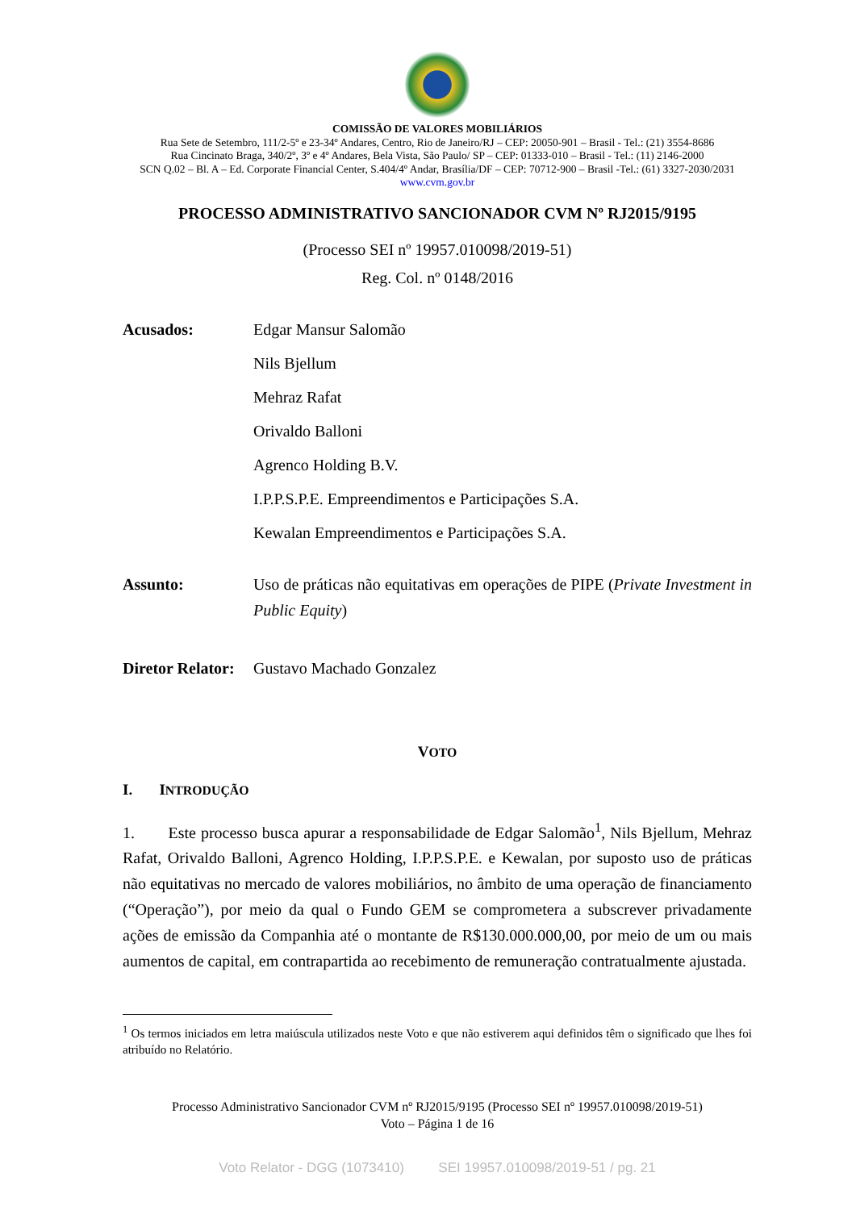COMISSÃO DE VALORES MOBILIÁRIOS
Rua Sete de Setembro, 111/2-5º e 23-34º Andares, Centro, Rio de Janeiro/RJ – CEP: 20050-901 – Brasil - Tel.: (21) 3554-8686
Rua Cincinato Braga, 340/2º, 3º e 4º Andares, Bela Vista, São Paulo/ SP – CEP: 01333-010 – Brasil - Tel.: (11) 2146-2000
SCN Q.02 – Bl. A – Ed. Corporate Financial Center, S.404/4º Andar, Brasília/DF – CEP: 70712-900 – Brasil -Tel.: (61) 3327-2030/2031
www.cvm.gov.br
PROCESSO ADMINISTRATIVO SANCIONADOR CVM Nº RJ2015/9195
(Processo SEI nº 19957.010098/2019-51)
Reg. Col. nº 0148/2016
Acusados: Edgar Mansur Salomão
Nils Bjellum
Mehraz Rafat
Orivaldo Balloni
Agrenco Holding B.V.
I.P.P.S.P.E. Empreendimentos e Participações S.A.
Kewalan Empreendimentos e Participações S.A.
Assunto: Uso de práticas não equitativas em operações de PIPE (Private Investment in Public Equity)
Diretor Relator:
Gustavo Machado Gonzalez
VOTO
I. INTRODUÇÃO
1. Este processo busca apurar a responsabilidade de Edgar Salomão<sup>1</sup>, Nils Bjellum, Mehraz Rafat, Orivaldo Balloni, Agrenco Holding, I.P.P.S.P.E. e Kewalan, por suposto uso de práticas não equitativas no mercado de valores mobiliários, no âmbito de uma operação de financiamento (“Operação”), por meio da qual o Fundo GEM se comprometera a subscrever privadamente ações de emissão da Companhia até o montante de R$130.000.000,00, por meio de um ou mais aumentos de capital, em contrapartida ao recebimento de remuneração contratualmente ajustada.
<sup>1</sup> Os termos iniciados em letra maiúscula utilizados neste Voto e que não estiverem aqui definidos têm o significado que lhes foi atribuído no Relatório.
Processo Administrativo Sancionador CVM nº RJ2015/9195 (Processo SEI nº 19957.010098/2019-51)
Voto – Página 1 de 16
Voto Relator - DGG (1073410) SEI 19957.010098/2019-51 / pg. 21